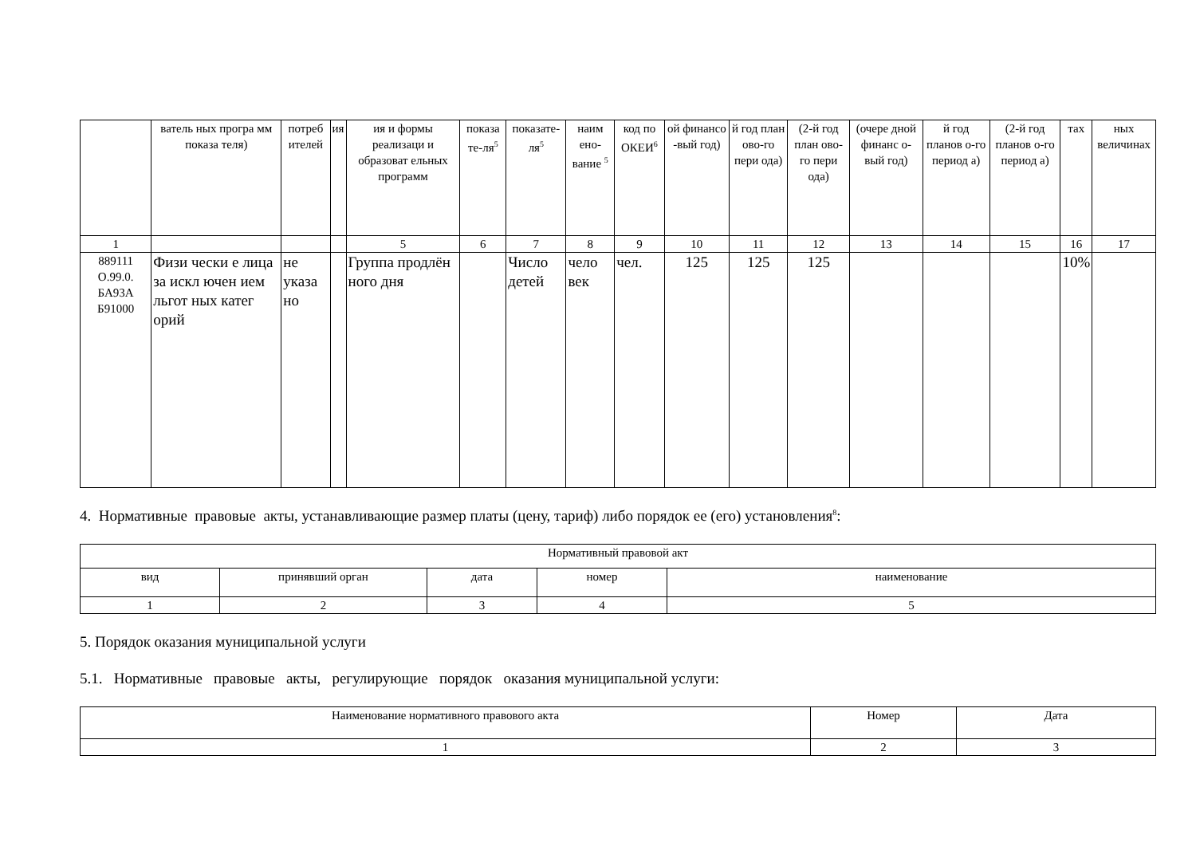| | ватель ных програ мм показа теля) | потреб ителей | ия | ия и формы реализаци и образоват ельных программ | показа те-ля<sup>5</sup> | показате-ля<sup>5</sup> | наим ено-вание <sup>5</sup> | код по ОКЕИ<sup>6</sup> | ой финансо -вый год) | й год план ово-го пери ода) | (2-й год план ово-го пери ода) | (очере дной финанс о-вый год) | й год планов о-го период а) | (2-й год планов о-го период а) | тах | ных величинах |
| --- | --- | --- | --- | --- | --- | --- | --- | --- | --- | --- | --- | --- | --- | --- | --- | --- |
| 1 | | | | 5 | 6 | 7 | 8 | 9 | 10 | 11 | 12 | 13 | 14 | 15 | 16 | 17 |
| 889111 О.99.0. БА93А Б91000 | Физи чески е лица за искл ючен ием льгот ных катег орий | не указа но | | Группа продлён ного дня | | Число детей | чело век | чел. | 125 | 125 | 125 | | | | 10% | |
4. Нормативные правовые акты, устанавливающие размер платы (цену, тариф) либо порядок ее (его) установления<sup>8</sup>:
| Нормативный правовой акт | | | | |
| --- | --- | --- | --- | --- |
| вид | принявший орган | дата | номер | наименование |
| 1 | 2 | 3 | 4 | 5 |
5. Порядок оказания муниципальной услуги
5.1. Нормативные правовые акты, регулирующие порядок оказания муниципальной услуги:
| Наименование нормативного правового акта | Номер | Дата |
| --- | --- | --- |
| 1 | 2 | 3 |